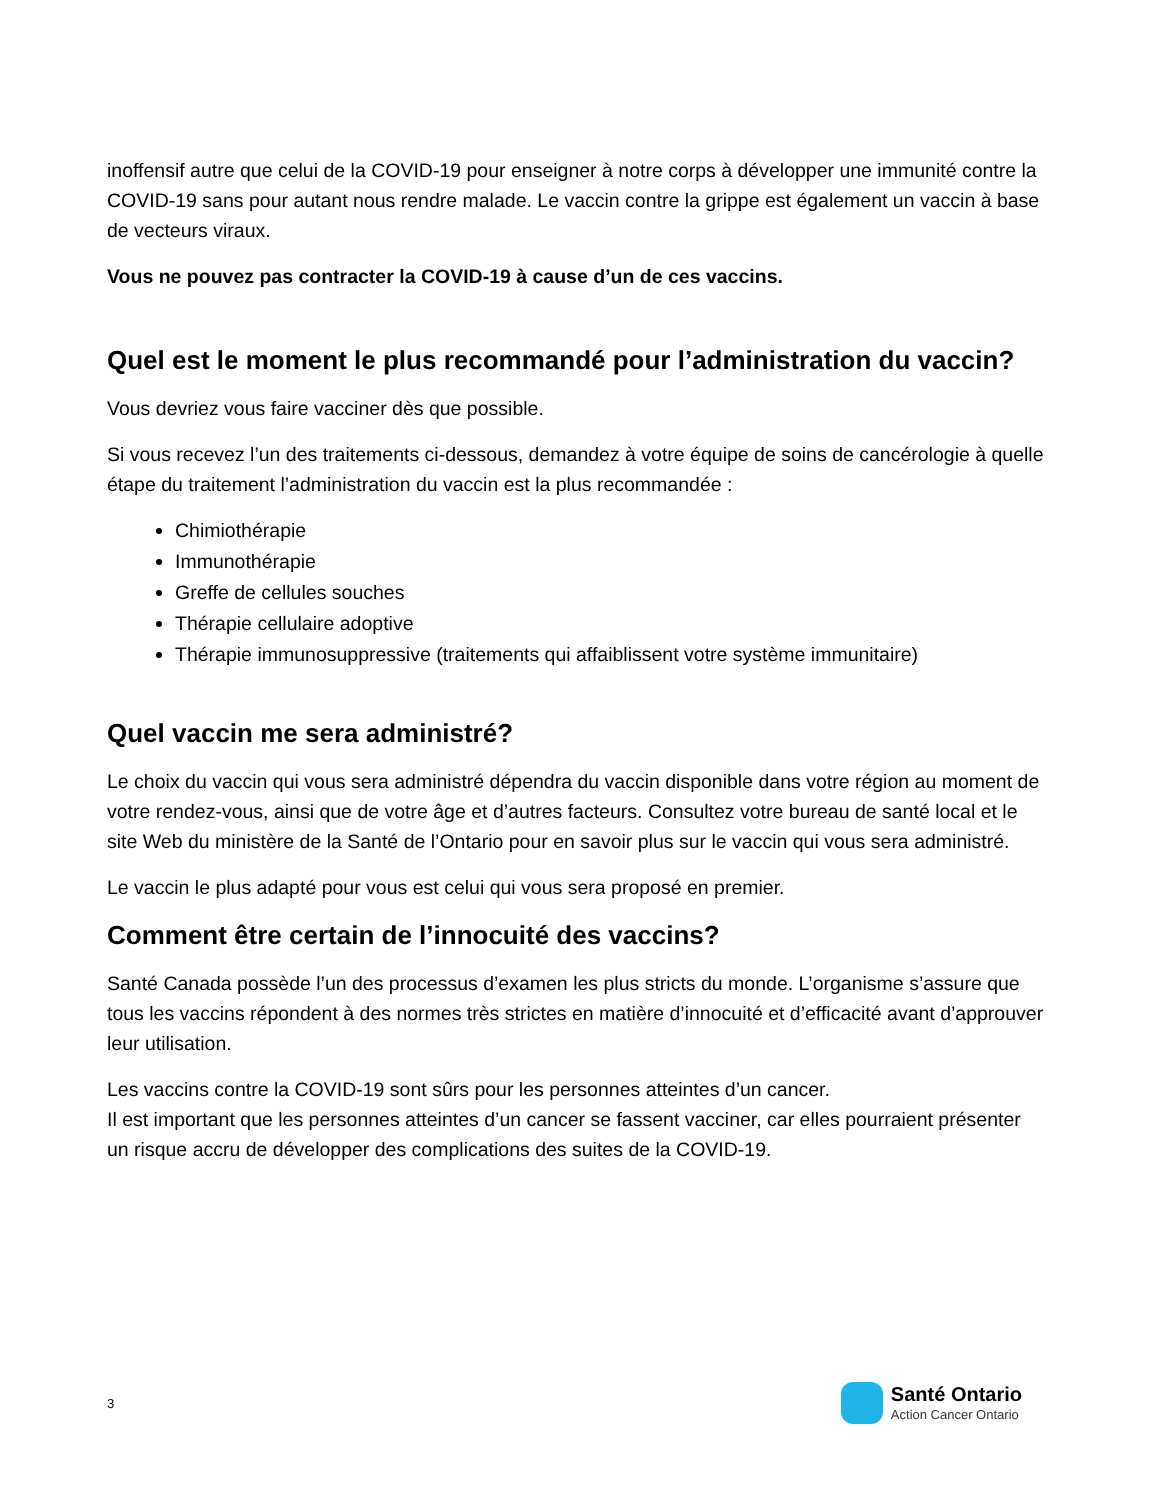inoffensif autre que celui de la COVID-19 pour enseigner à notre corps à développer une immunité contre la COVID-19 sans pour autant nous rendre malade. Le vaccin contre la grippe est également un vaccin à base de vecteurs viraux.
Vous ne pouvez pas contracter la COVID-19 à cause d’un de ces vaccins.
Quel est le moment le plus recommandé pour l’administration du vaccin?
Vous devriez vous faire vacciner dès que possible.
Si vous recevez l’un des traitements ci-dessous, demandez à votre équipe de soins de cancérologie à quelle étape du traitement l’administration du vaccin est la plus recommandée :
Chimiothérapie
Immunothérapie
Greffe de cellules souches
Thérapie cellulaire adoptive
Thérapie immunosuppressive (traitements qui affaiblissent votre système immunitaire)
Quel vaccin me sera administré?
Le choix du vaccin qui vous sera administré dépendra du vaccin disponible dans votre région au moment de votre rendez-vous, ainsi que de votre âge et d’autres facteurs. Consultez votre bureau de santé local et le site Web du ministère de la Santé de l’Ontario pour en savoir plus sur le vaccin qui vous sera administré.
Le vaccin le plus adapté pour vous est celui qui vous sera proposé en premier.
Comment être certain de l’innocuité des vaccins?
Santé Canada possède l’un des processus d’examen les plus stricts du monde. L’organisme s’assure que tous les vaccins répondent à des normes très strictes en matière d’innocuité et d’efficacité avant d’approuver leur utilisation.
Les vaccins contre la COVID-19 sont sûrs pour les personnes atteintes d’un cancer.
Il est important que les personnes atteintes d’un cancer se fassent vacciner, car elles pourraient présenter un risque accru de développer des complications des suites de la COVID-19.
3
Santé Ontario
Action Cancer Ontario